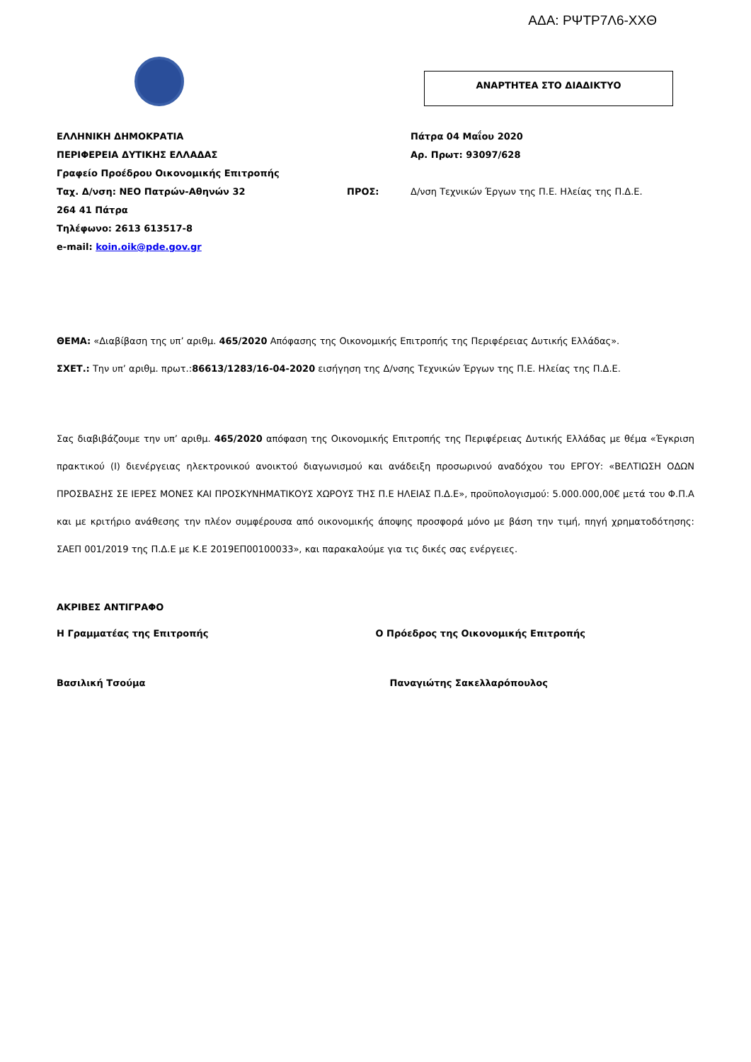ΑΔΑ: ΡΨΤΡ7Λ6-ΧΧΘ
ΑΝΑΡΤΗΤΕΑ ΣΤΟ ΔΙΑΔΙΚΤΥΟ
ΕΛΛΗΝΙΚΗ ΔΗΜΟΚΡΑΤΙΑ
ΠΕΡΙΦΕΡΕΙΑ ΔΥΤΙΚΗΣ ΕΛΛΑΔΑΣ
Γραφείο Προέδρου Οικονομικής Επιτροπής
Ταχ. Δ/νση: ΝΕΟ Πατρών-Αθηνών 32
264 41 Πάτρα
Τηλέφωνο: 2613 613517-8
e-mail: koin.oik@pde.gov.gr
ΠΡΟΣ: Πάτρα 04 Μαΐου 2020
Αρ. Πρωτ: 93097/628
Δ/νση Τεχνικών Έργων της Π.Ε. Ηλείας της Π.Δ.Ε.
ΘΕΜΑ: «Διαβίβαση της υπ’ αριθμ. 465/2020 Απόφασης της Οικονομικής Επιτροπής της Περιφέρειας Δυτικής Ελλάδας».
ΣΧΕΤ.: Την υπ’ αριθμ. πρωτ.:86613/1283/16-04-2020 εισήγηση της Δ/νσης Τεχνικών Έργων της Π.Ε. Ηλείας της Π.Δ.Ε.
Σας διαβιβάζουμε την υπ’ αριθμ. 465/2020 απόφαση της Οικονομικής Επιτροπής της Περιφέρειας Δυτικής Ελλάδας με θέμα «Έγκριση πρακτικού (Ι) διενέργειας ηλεκτρονικού ανοικτού διαγωνισμού και ανάδειξη προσωρινού αναδόχου του ΕΡΓΟΥ: «ΒΕΛΤΙΩΣΗ ΟΔΩΝ ΠΡΟΣΒΑΣΗΣ ΣΕ ΙΕΡΕΣ ΜΟΝΕΣ ΚΑΙ ΠΡΟΣΚΥΝΗΜΑΤΙΚΟΥΣ ΧΩΡΟΥΣ ΤΗΣ Π.Ε ΗΛΕΙΑΣ Π.Δ.Ε», προϋπολογισμού: 5.000.000,00€ μετά του Φ.Π.Α και με κριτήριο ανάθεσης την πλέον συμφέρουσα από οικονομικής άποψης προσφορά μόνο με βάση την τιμή, πηγή χρηματοδότησης: ΣΑΕΠ 001/2019 της Π.Δ.Ε με Κ.Ε 2019ΕΠ00100033», και παρακαλούμε για τις δικές σας ενέργειες.
ΑΚΡΙΒΕΣ ΑΝΤΙΓΡΑΦΟ
Η Γραμματέας της Επιτροπής Ο Πρόεδρος της Οικονομικής Επιτροπής
Βασιλική Τσούμα Παναγιώτης Σακελλαρόπουλος